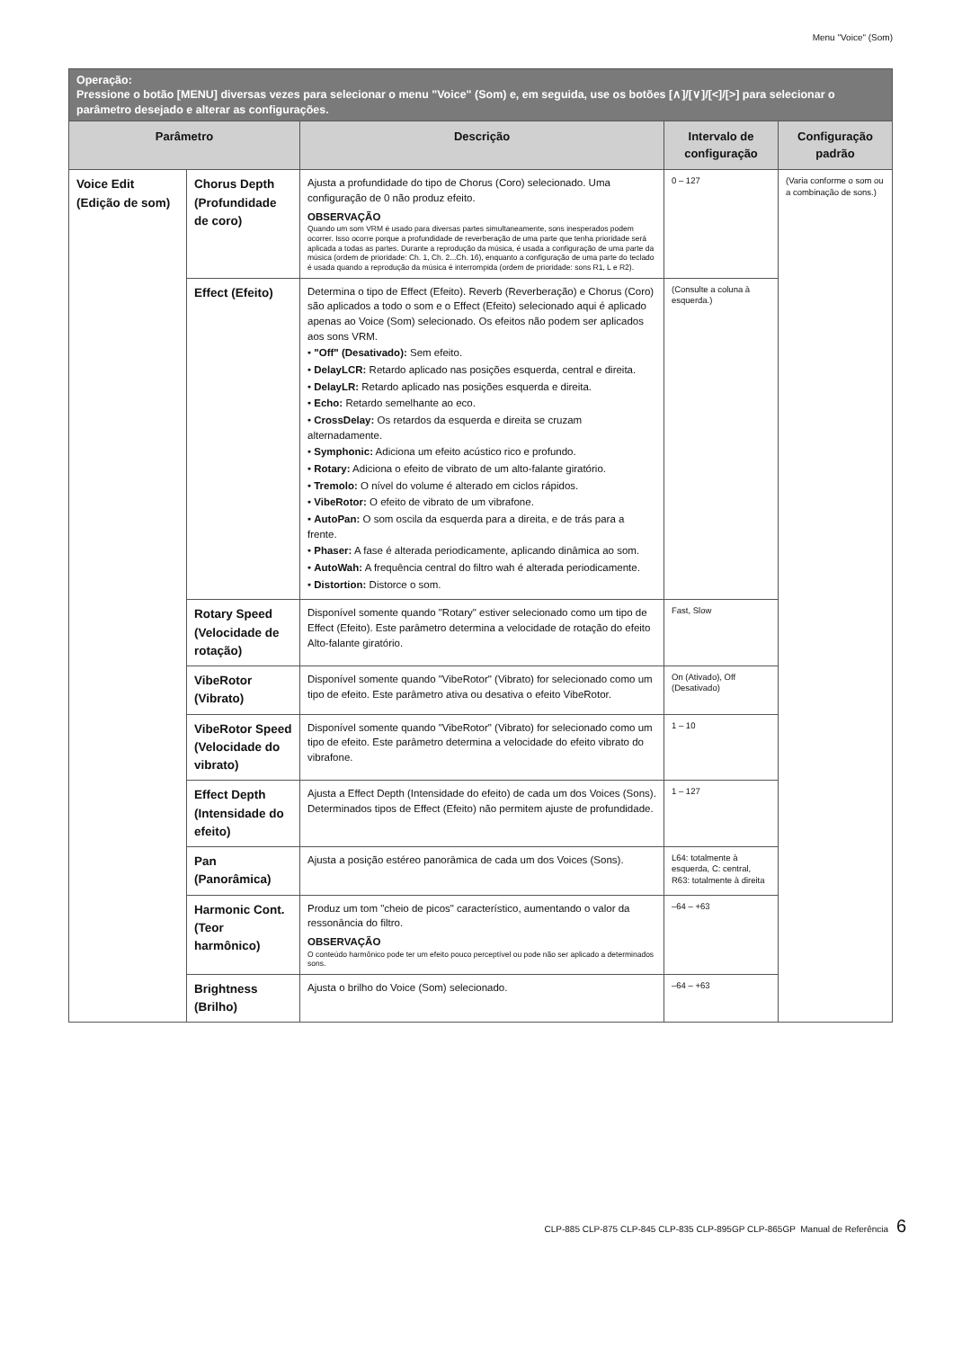Menu "Voice" (Som)
| Operação: Pressione o botão [MENU] diversas vezes para selecionar o menu "Voice" (Som) e, em seguida, use os botões [∧]/[∨]/[<]/[>] para selecionar o parâmetro desejado e alterar as configurações. | | | | |
| Parâmetro | | Descrição | Intervalo de configuração | Configuração padrão |
| Voice Edit (Edição de som) | Chorus Depth (Profundidade de coro) | Ajusta a profundidade do tipo de Chorus (Coro) selecionado. Uma configuração de 0 não produz efeito. OBSERVAÇÃO Quando um som VRM é usado para diversas partes simultaneamente, sons inesperados podem ocorrer. Isso ocorre porque a profundidade de reverberação de uma parte que tenha prioridade será aplicada a todas as partes. Durante a reprodução da música, é usada a configuração de uma parte da música (ordem de prioridade: Ch. 1, Ch. 2...Ch. 16), enquanto a configuração de uma parte do teclado é usada quando a reprodução da música é interrompida (ordem de prioridade: sons R1, L e R2). | 0 – 127 | (Varia conforme o som ou a combinação de sons.) |
| | Effect (Efeito) | Determina o tipo de Effect (Efeito). Reverb (Reverberação) e Chorus (Coro) são aplicados a todo o som e o Effect (Efeito) selecionado aqui é aplicado apenas ao Voice (Som) selecionado. Os efeitos não podem ser aplicados aos sons VRM. • "Off" (Desativado): Sem efeito. • DelayLCR: Retardo aplicado nas posições esquerda, central e direita. • DelayLR: Retardo aplicado nas posições esquerda e direita. • Echo: Retardo semelhante ao eco. • CrossDelay: Os retardos da esquerda e direita se cruzam alternadamente. • Symphonic: Adiciona um efeito acústico rico e profundo. • Rotary: Adiciona o efeito de vibrato de um alto-falante giratório. • Tremolo: O nível do volume é alterado em ciclos rápidos. • VibeRotor: O efeito de vibrato de um vibrafone. • AutoPan: O som oscila da esquerda para a direita, e de trás para a frente. • Phaser: A fase é alterada periodicamente, aplicando dinâmica ao som. • AutoWah: A frequência central do filtro wah é alterada periodicamente. • Distortion: Distorce o som. | (Consulte a coluna à esquerda.) | |
| | Rotary Speed (Velocidade de rotação) | Disponível somente quando "Rotary" estiver selecionado como um tipo de Effect (Efeito). Este parâmetro determina a velocidade de rotação do efeito Alto-falante giratório. | Fast, Slow | |
| | VibeRotor (Vibrato) | Disponível somente quando "VibeRotor" (Vibrato) for selecionado como um tipo de efeito. Este parâmetro ativa ou desativa o efeito VibeRotor. | On (Ativado), Off (Desativado) | |
| | VibeRotor Speed (Velocidade do vibrato) | Disponível somente quando "VibeRotor" (Vibrato) for selecionado como um tipo de efeito. Este parâmetro determina a velocidade do efeito vibrato do vibrafone. | 1 – 10 | |
| | Effect Depth (Intensidade do efeito) | Ajusta a Effect Depth (Intensidade do efeito) de cada um dos Voices (Sons). Determinados tipos de Effect (Efeito) não permitem ajuste de profundidade. | 1 – 127 | |
| | Pan (Panorâmica) | Ajusta a posição estéreo panorâmica de cada um dos Voices (Sons). | L64: totalmente à esquerda, C: central, R63: totalmente à direita | |
| | Harmonic Cont. (Teor harmônico) | Produz um tom "cheio de picos" característico, aumentando o valor da ressonância do filtro. OBSERVAÇÃO O conteúdo harmônico pode ter um efeito pouco perceptível ou pode não ser aplicado a determinados sons. | –64 – +63 | |
| | Brightness (Brilho) | Ajusta o brilho do Voice (Som) selecionado. | –64 – +63 | |
CLP-885 CLP-875 CLP-845 CLP-835 CLP-895GP CLP-865GP Manual de Referência 6